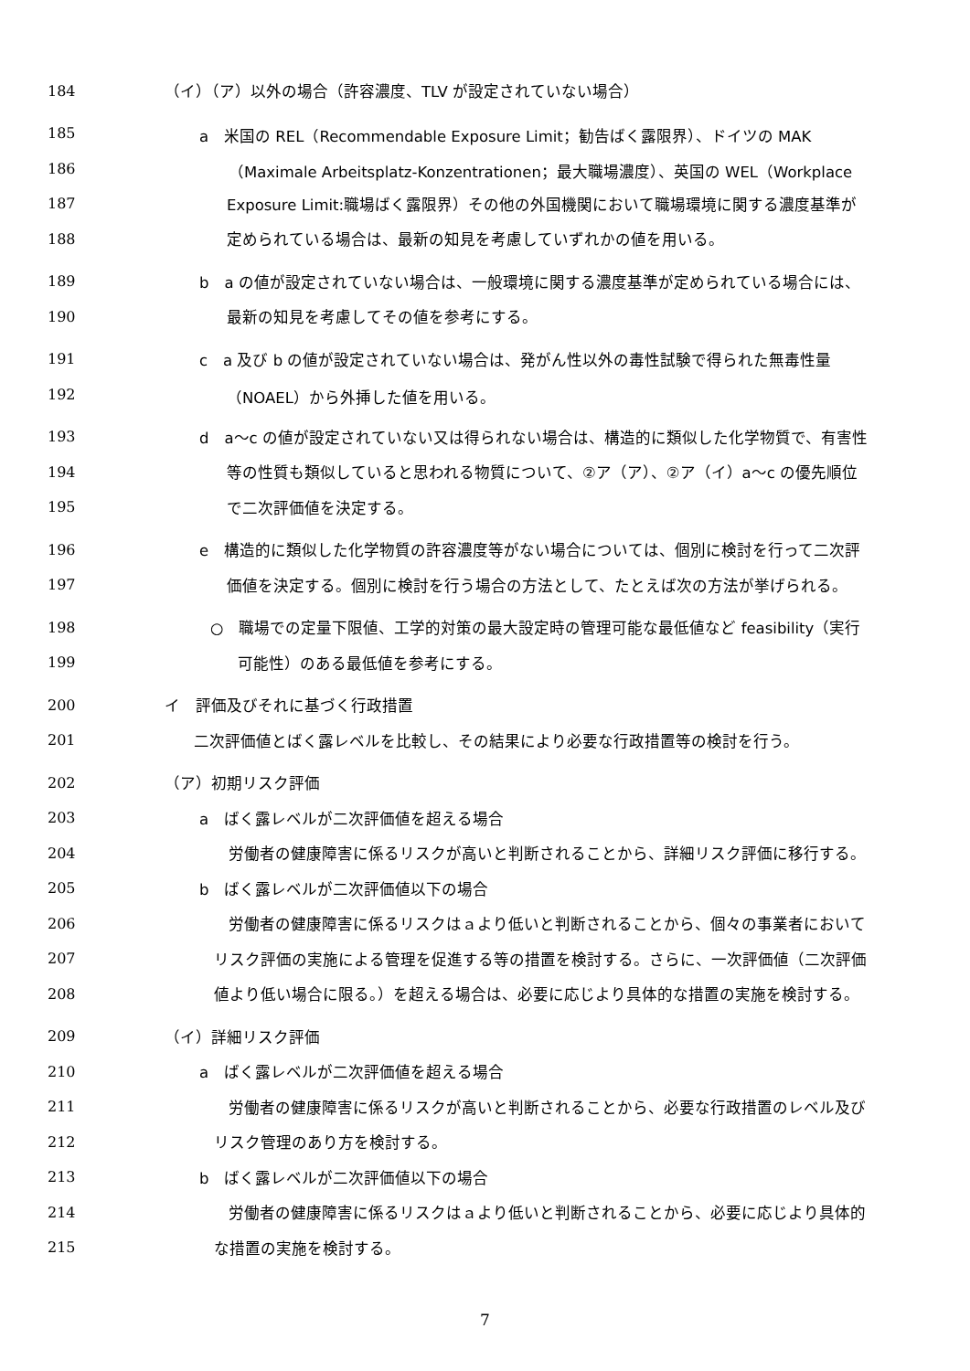184 （イ）（ア）以外の場合（許容濃度、TLV が設定されていない場合）
185 a　米国の REL（Recommendable Exposure Limit；勧告ばく露限界）、ドイツの MAK
186 （Maximale Arbeitsplatz-Konzentrationen；最大職場濃度）、英国の WEL（Workplace
187 Exposure Limit:職場ばく露限界）その他の外国機関において職場環境に関する濃度基準が
188 定められている場合は、最新の知見を考慮していずれかの値を用いる。
189 b　a の値が設定されていない場合は、一般環境に関する濃度基準が定められている場合には、
190 最新の知見を考慮してその値を参考にする。
191 c　a 及び b の値が設定されていない場合は、発がん性以外の毒性試験で得られた無毒性量
192 （NOAEL）から外挿した値を用いる。
193 d　a～c の値が設定されていない又は得られない場合は、構造的に類似した化学物質で、有害性
194 等の性質も類似していると思われる物質について、②ア（ア）、②ア（イ）a～c の優先順位
195 で二次評価値を決定する。
196 e　構造的に類似した化学物質の許容濃度等がない場合については、個別に検討を行って二次評
197 価値を決定する。個別に検討を行う場合の方法として、たとえば次の方法が挙げられる。
198 ○　職場での定量下限値、工学的対策の最大設定時の管理可能な最低値など feasibility（実行
199 可能性）のある最低値を参考にする。
200 イ　評価及びそれに基づく行政措置
201 二次評価値とばく露レベルを比較し、その結果により必要な行政措置等の検討を行う。
202 （ア）初期リスク評価
203 a　ばく露レベルが二次評価値を超える場合
204 労働者の健康障害に係るリスクが高いと判断されることから、詳細リスク評価に移行する。
205 b　ばく露レベルが二次評価値以下の場合
206 労働者の健康障害に係るリスクはａより低いと判断されることから、個々の事業者において
207 リスク評価の実施による管理を促進する等の措置を検討する。さらに、一次評価値（二次評価
208 値より低い場合に限る。）を超える場合は、必要に応じより具体的な措置の実施を検討する。
209 （イ）詳細リスク評価
210 a　ばく露レベルが二次評価値を超える場合
211 労働者の健康障害に係るリスクが高いと判断されることから、必要な行政措置のレベル及び
212 リスク管理のあり方を検討する。
213 b　ばく露レベルが二次評価値以下の場合
214 労働者の健康障害に係るリスクはａより低いと判断されることから、必要に応じより具体的
215 な措置の実施を検討する。
7